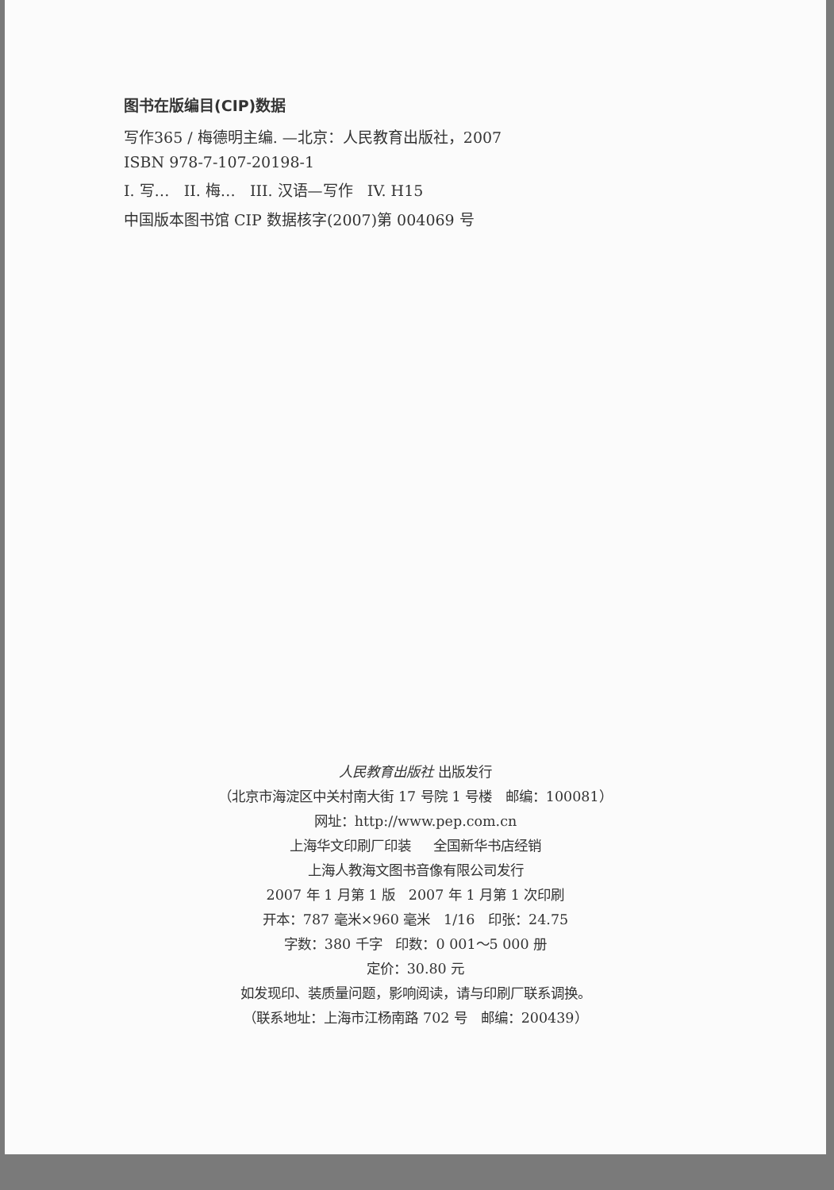图书在版编目(CIP)数据
写作365 / 梅德明主编. —北京：人民教育出版社，2007
ISBN 978-7-107-20198-1
I. 写… II. 梅… III. 汉语—写作 IV. H15
中国版本图书馆 CIP 数据核字(2007)第 004069 号
人民教育出版社 出版发行
（北京市海淀区中关村南大街 17 号院 1 号楼 邮编：100081）
网址：http://www.pep.com.cn
上海华文印刷厂印装 全国新华书店经销
上海人教海文图书音像有限公司发行
2007 年 1 月第 1 版 2007 年 1 月第 1 次印刷
开本：787 毫米×960 毫米 1/16 印张：24.75
字数：380 千字 印数：0 001～5 000 册
定价：30.80 元
如发现印、装质量问题，影响阅读，请与印刷厂联系调换。
（联系地址：上海市江杨南路 702 号 邮编：200439）